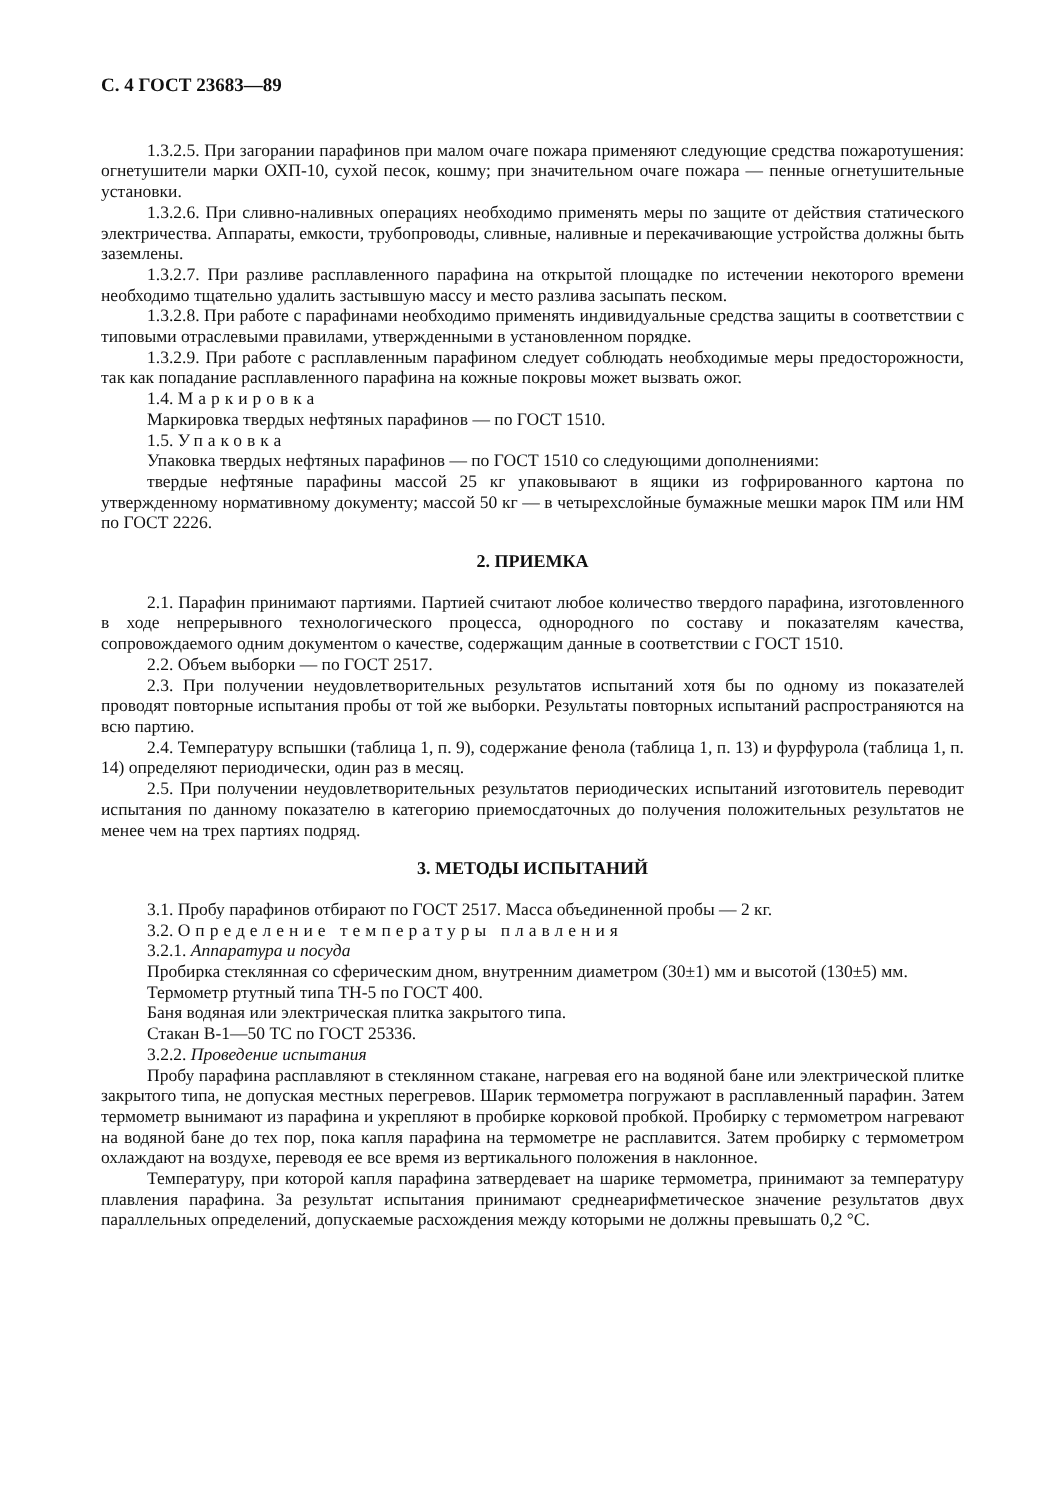С. 4 ГОСТ 23683—89
1.3.2.5. При загорании парафинов при малом очаге пожара применяют следующие средства пожаротушения: огнетушители марки ОХП-10, сухой песок, кошму; при значительном очаге пожара — пенные огнетушительные установки.
1.3.2.6. При сливно-наливных операциях необходимо применять меры по защите от действия статического электричества. Аппараты, емкости, трубопроводы, сливные, наливные и перекачивающие устройства должны быть заземлены.
1.3.2.7. При разливе расплавленного парафина на открытой площадке по истечении некоторого времени необходимо тщательно удалить застывшую массу и место разлива засыпать песком.
1.3.2.8. При работе с парафинами необходимо применять индивидуальные средства защиты в соответствии с типовыми отраслевыми правилами, утвержденными в установленном порядке.
1.3.2.9. При работе с расплавленным парафином следует соблюдать необходимые меры предосторожности, так как попадание расплавленного парафина на кожные покровы может вызвать ожог.
1.4. Маркировка
Маркировка твердых нефтяных парафинов — по ГОСТ 1510.
1.5. Упаковка
Упаковка твердых нефтяных парафинов — по ГОСТ 1510 со следующими дополнениями:
твердые нефтяные парафины массой 25 кг упаковывают в ящики из гофрированного картона по утвержденному нормативному документу; массой 50 кг — в четырехслойные бумажные мешки марок ПМ или НМ по ГОСТ 2226.
2. ПРИЕМКА
2.1. Парафин принимают партиями. Партией считают любое количество твердого парафина, изготовленного в ходе непрерывного технологического процесса, однородного по составу и показателям качества, сопровождаемого одним документом о качестве, содержащим данные в соответствии с ГОСТ 1510.
2.2. Объем выборки — по ГОСТ 2517.
2.3. При получении неудовлетворительных результатов испытаний хотя бы по одному из показателей проводят повторные испытания пробы от той же выборки. Результаты повторных испытаний распространяются на всю партию.
2.4. Температуру вспышки (таблица 1, п. 9), содержание фенола (таблица 1, п. 13) и фурфурола (таблица 1, п. 14) определяют периодически, один раз в месяц.
2.5. При получении неудовлетворительных результатов периодических испытаний изготовитель переводит испытания по данному показателю в категорию приемосдаточных до получения положительных результатов не менее чем на трех партиях подряд.
3. МЕТОДЫ ИСПЫТАНИЙ
3.1. Пробу парафинов отбирают по ГОСТ 2517. Масса объединенной пробы — 2 кг.
3.2. Определение температуры плавления
3.2.1. Аппаратура и посуда
Пробирка стеклянная со сферическим дном, внутренним диаметром (30±1) мм и высотой (130±5) мм.
Термометр ртутный типа ТН-5 по ГОСТ 400.
Баня водяная или электрическая плитка закрытого типа.
Стакан В-1—50 ТС по ГОСТ 25336.
3.2.2. Проведение испытания
Пробу парафина расплавляют в стеклянном стакане, нагревая его на водяной бане или электрической плитке закрытого типа, не допуская местных перегревов. Шарик термометра погружают в расплавленный парафин. Затем термометр вынимают из парафина и укрепляют в пробирке корковой пробкой. Пробирку с термометром нагревают на водяной бане до тех пор, пока капля парафина на термометре не расплавится. Затем пробирку с термометром охлаждают на воздухе, переводя ее все время из вертикального положения в наклонное.
Температуру, при которой капля парафина затвердевает на шарике термометра, принимают за температуру плавления парафина. За результат испытания принимают среднеарифметическое значение результатов двух параллельных определений, допускаемые расхождения между которыми не должны превышать 0,2 °С.